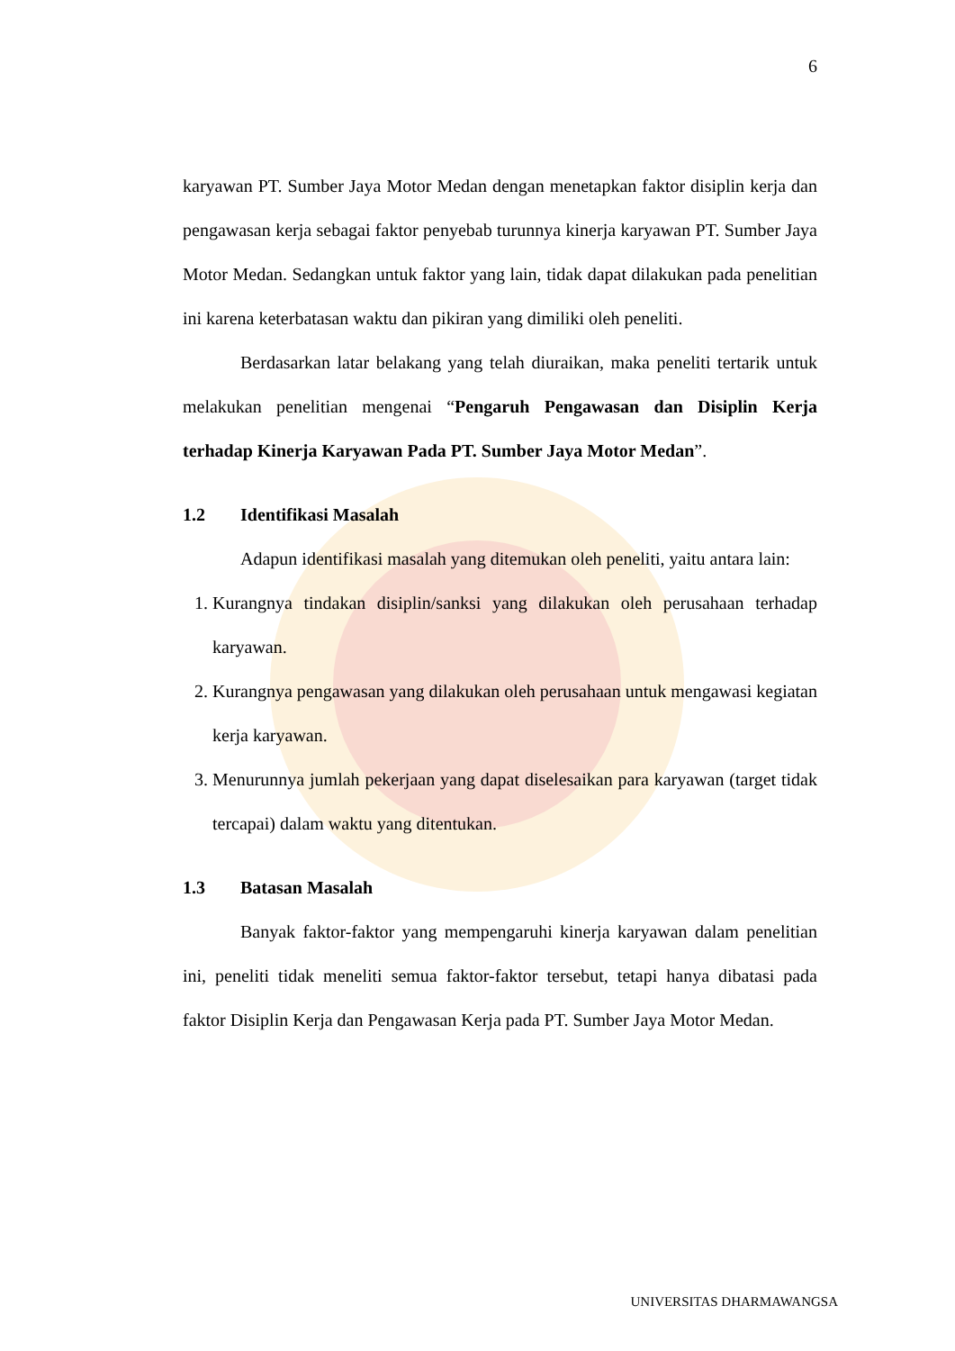6
karyawan PT. Sumber Jaya Motor Medan dengan menetapkan faktor disiplin kerja dan pengawasan kerja sebagai faktor penyebab turunnya kinerja karyawan PT. Sumber Jaya Motor Medan. Sedangkan untuk faktor yang lain, tidak dapat dilakukan pada penelitian ini karena keterbatasan waktu dan pikiran yang dimiliki oleh peneliti.
Berdasarkan latar belakang yang telah diuraikan, maka peneliti tertarik untuk melakukan penelitian mengenai “Pengaruh Pengawasan dan Disiplin Kerja terhadap Kinerja Karyawan Pada PT. Sumber Jaya Motor Medan”.
1.2 Identifikasi Masalah
Adapun identifikasi masalah yang ditemukan oleh peneliti, yaitu antara lain:
1. Kurangnya tindakan disiplin/sanksi yang dilakukan oleh perusahaan terhadap karyawan.
2. Kurangnya pengawasan yang dilakukan oleh perusahaan untuk mengawasi kegiatan kerja karyawan.
3. Menurunnya jumlah pekerjaan yang dapat diselesaikan para karyawan (target tidak tercapai) dalam waktu yang ditentukan.
1.3 Batasan Masalah
Banyak faktor-faktor yang mempengaruhi kinerja karyawan dalam penelitian ini, peneliti tidak meneliti semua faktor-faktor tersebut, tetapi hanya dibatasi pada faktor Disiplin Kerja dan Pengawasan Kerja pada PT. Sumber Jaya Motor Medan.
UNIVERSITAS DHARMAWANGSA